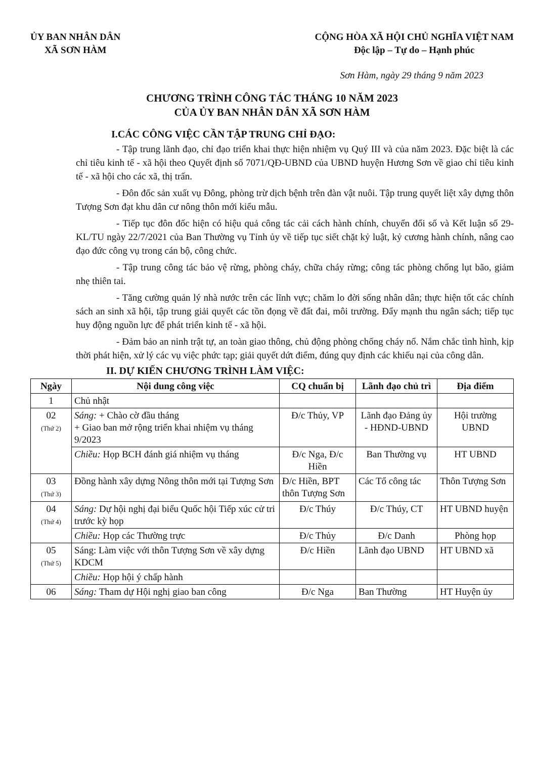ỦY BAN NHÂN DÂN
XÃ SƠN HÀM
CỘNG HÒA XÃ HỘI CHỦ NGHĨA VIỆT NAM
Độc lập – Tự do – Hạnh phúc
Sơn Hàm, ngày 29 tháng 9 năm 2023
CHƯƠNG TRÌNH CÔNG TÁC THÁNG 10 NĂM 2023
CỦA ỦY BAN NHÂN DÂN XÃ SƠN HÀM
I.CÁC CÔNG VIỆC CẦN TẬP TRUNG CHỈ ĐẠO:
- Tập trung lãnh đạo, chỉ đạo triển khai thực hiện nhiệm vụ Quý III và của năm 2023. Đặc biệt là các chỉ tiêu kinh tế - xã hội theo Quyết định số 7071/QĐ-UBND của UBND huyện Hương Sơn về giao chỉ tiêu kinh tế - xã hội cho các xã, thị trấn.
- Đôn đốc sản xuất vụ Đông, phòng trừ dịch bệnh trên đàn vật nuôi. Tập trung quyết liệt xây dựng thôn Tượng Sơn đạt khu dân cư nông thôn mới kiểu mẫu.
- Tiếp tục đôn đốc hiện có hiệu quả công tác cải cách hành chính, chuyển đổi số và Kết luận số 29-KL/TU ngày 22/7/2021 của Ban Thường vụ Tỉnh ủy về tiếp tục siết chặt kỷ luật, kỷ cương hành chính, nâng cao đạo đức công vụ trong cán bộ, công chức.
- Tập trung công tác bảo vệ rừng, phòng cháy, chữa cháy rừng; công tác phòng chống lụt bão, giảm nhẹ thiên tai.
- Tăng cường quản lý nhà nước trên các lĩnh vực; chăm lo đời sống nhân dân; thực hiện tốt các chính sách an sinh xã hội, tập trung giải quyết các tồn đọng về đất đai, môi trường. Đẩy mạnh thu ngân sách; tiếp tục huy động nguồn lực để phát triển kinh tế - xã hội.
- Đảm bảo an ninh trật tự, an toàn giao thông, chủ động phòng chống cháy nổ. Nắm chắc tình hình, kịp thời phát hiện, xử lý các vụ việc phức tạp; giải quyết dứt điểm, đúng quy định các khiếu nại của công dân.
II. DỰ KIẾN CHƯƠNG TRÌNH LÀM VIỆC:
| Ngày | Nội dung công việc | CQ chuẩn bị | Lãnh đạo chủ trì | Địa điểm |
| --- | --- | --- | --- | --- |
| 1 | Chủ nhật | | | |
| 02 (Thứ 2) | Sáng: + Chào cờ đầu tháng + Giao ban mở rộng triển khai nhiệm vụ tháng 9/2023 | Đ/c Thủy, VP | Lãnh đạo Đảng ủy - HĐND-UBND | Hội trường UBND |
| | Chiều: Họp BCH đánh giá nhiệm vụ tháng | Đ/c Nga, Đ/c Hiền | Ban Thường vụ | HT UBND |
| 03 (Thứ 3) | Đồng hành xây dựng Nông thôn mới tại Tượng Sơn | Đ/c Hiền, BPT thôn Tượng Sơn | Các Tổ công tác | Thôn Tượng Sơn |
| 04 (Thứ 4) | Sáng: Dự hội nghị đại biểu Quốc hội Tiếp xúc cử tri trước kỳ họp | Đ/c Thúy | Đ/c Thúy, CT | HT UBND huyện |
| | Chiều: Họp các Thường trực | Đ/c Thủy | Đ/c Danh | Phòng họp |
| 05 (Thứ 5) | Sáng: Làm việc với thôn Tượng Sơn về xây dựng KDCM | Đ/c Hiền | Lãnh đạo UBND | HT UBND xã |
| | Chiều: Họp hội ý chấp hành | | | |
| 06 | Sáng: Tham dự Hội nghị giao ban công | Đ/c Nga | Ban Thường | HT Huyện ủy |